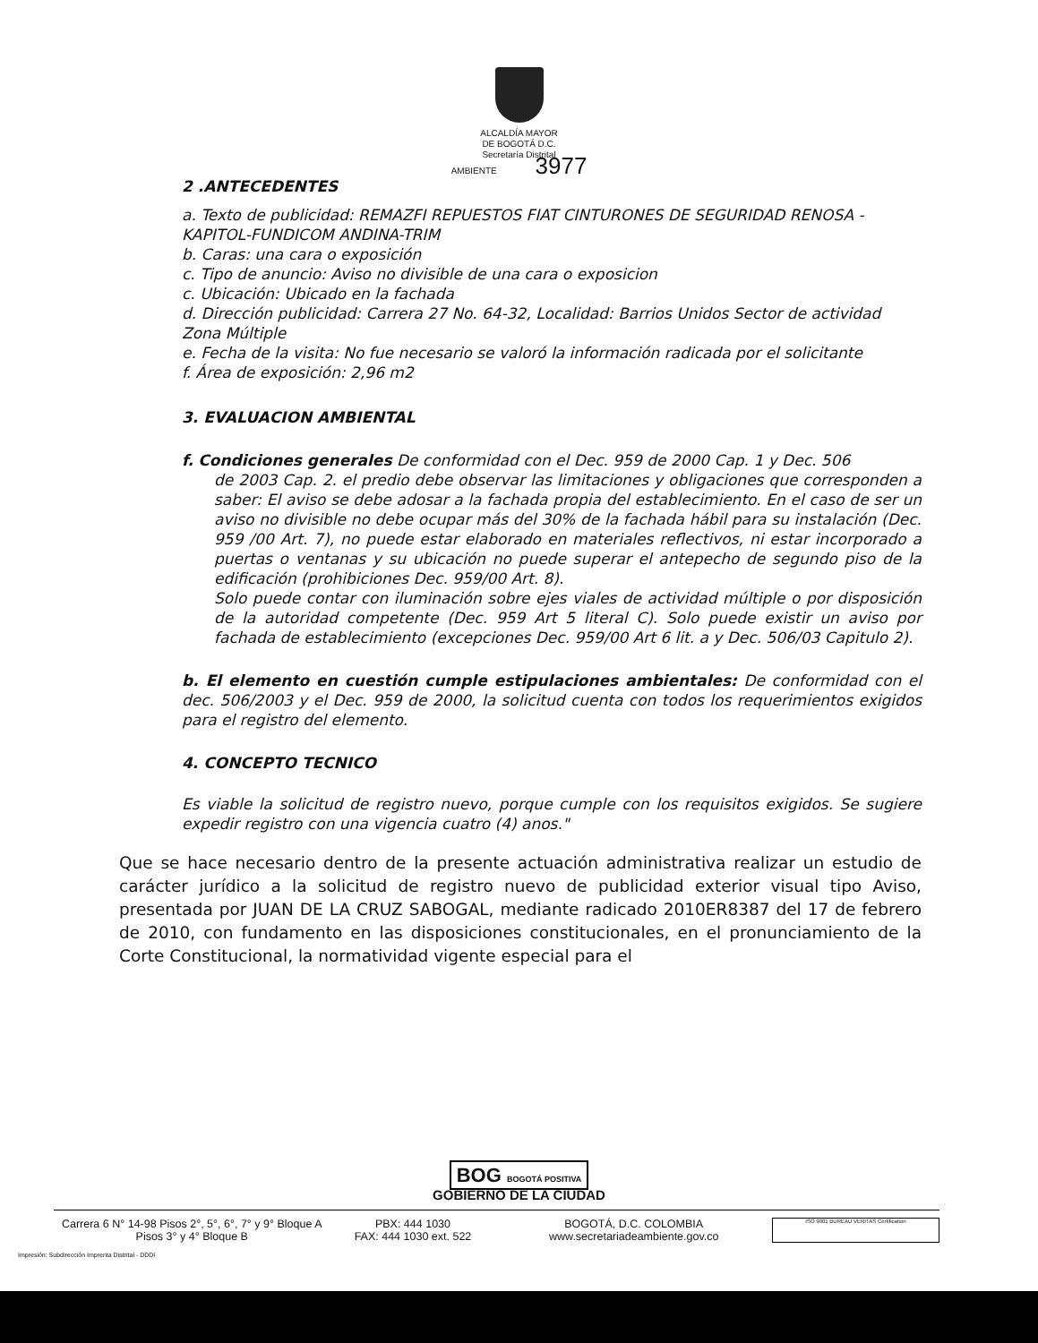ALCALDÍA MAYOR
DE BOGOTÁ D.C.
Secretaría Distrital
AMBIENTE 3977
2 .ANTECEDENTES
a. Texto de publicidad: REMAZFI REPUESTOS FIAT CINTURONES DE SEGURIDAD RENOSA - KAPITOL-FUNDICOM ANDINA-TRIM
b. Caras: una cara o exposición
c. Tipo de anuncio: Aviso no divisible de una cara o exposicion
c. Ubicación: Ubicado en la fachada
d. Dirección publicidad: Carrera 27 No. 64-32, Localidad: Barrios Unidos Sector de actividad Zona Múltiple
e. Fecha de la visita: No fue necesario se valoró la información radicada por el solicitante
f. Área de exposición: 2,96 m2
3. EVALUACION AMBIENTAL
f. Condiciones generales De conformidad con el Dec. 959 de 2000 Cap. 1 y Dec. 506
de 2003 Cap. 2. el predio debe observar las limitaciones y obligaciones que corresponden a saber: El aviso se debe adosar a la fachada propia del establecimiento. En el caso de ser un aviso no divisible no debe ocupar más del 30% de la fachada hábil para su instalación (Dec. 959 /00 Art. 7), no puede estar elaborado en materiales reflectivos, ni estar incorporado a puertas o ventanas y su ubicación no puede superar el antepecho de segundo piso de la edificación (prohibiciones Dec. 959/00 Art. 8).
Solo puede contar con iluminación sobre ejes viales de actividad múltiple o por disposición de la autoridad competente (Dec. 959 Art 5 literal C). Solo puede existir un aviso por fachada de establecimiento (excepciones Dec. 959/00 Art 6 lit. a y Dec. 506/03 Capitulo 2).
b. El elemento en cuestión cumple estipulaciones ambientales: De conformidad con el dec. 506/2003 y el Dec. 959 de 2000, la solicitud cuenta con todos los requerimientos exigidos para el registro del elemento.
4. CONCEPTO TECNICO
Es viable la solicitud de registro nuevo, porque cumple con los requisitos exigidos. Se sugiere expedir registro con una vigencia cuatro (4) anos."
Que se hace necesario dentro de la presente actuación administrativa realizar un estudio de carácter jurídico a la solicitud de registro nuevo de publicidad exterior visual tipo Aviso, presentada por JUAN DE LA CRUZ SABOGAL, mediante radicado 2010ER8387 del 17 de febrero de 2010, con fundamento en las disposiciones constitucionales, en el pronunciamiento de la Corte Constitucional, la normatividad vigente especial para el
BOG BOGOTÁ POSITIVA
GOBIERNO DE LA CIUDAD
Carrera 6 N° 14-98 Pisos 2°, 5°, 6°, 7° y 9° Bloque A
Pisos 3° y 4° Bloque B
PBX: 444 1030
FAX: 444 1030 ext. 522
BOGOTÁ, D.C. COLOMBIA
www.secretariadeambiente.gov.co
ISO 9001 BUREAU VERITAS Certification
Impresión: Subdirección Imprenta Distrital - DDDI